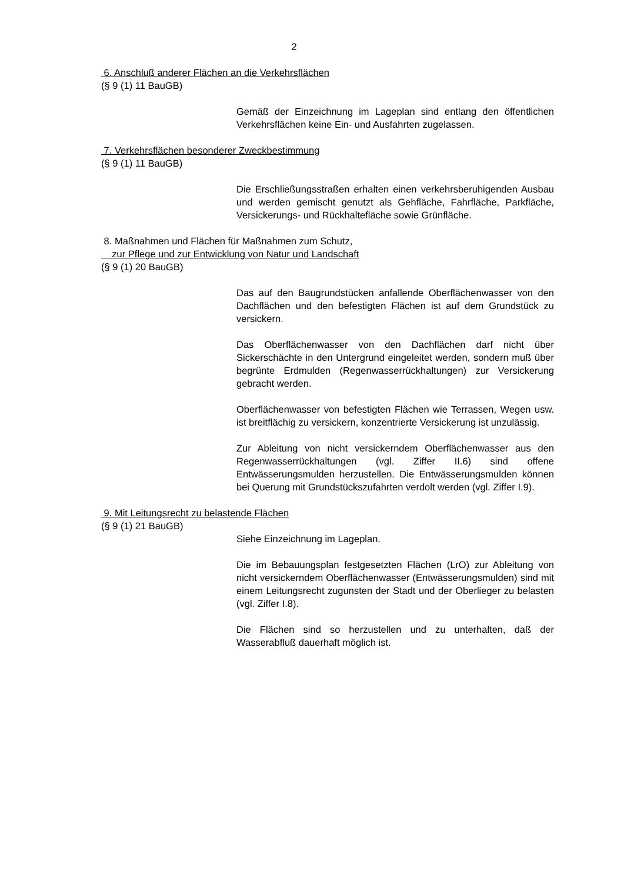2
6. Anschluß anderer Flächen an die Verkehrsflächen
(§ 9 (1) 11 BauGB)
Gemäß der Einzeichnung im Lageplan sind entlang den öffentlichen Verkehrsflächen keine Ein- und Ausfahrten zugelassen.
7. Verkehrsflächen besonderer Zweckbestimmung
(§ 9 (1) 11 BauGB)
Die Erschließungsstraßen erhalten einen verkehrsberuhigenden Ausbau und werden gemischt genutzt als Gehfläche, Fahrfläche, Parkfläche, Versickerungs- und Rückhaltefläche sowie Grünfläche.
8. Maßnahmen und Flächen für Maßnahmen zum Schutz,
zur Pflege und zur Entwicklung von Natur und Landschaft
(§ 9 (1) 20 BauGB)
Das auf den Baugrundstücken anfallende Oberflächenwasser von den Dachflächen und den befestigten Flächen ist auf dem Grundstück zu versickern.
Das Oberflächenwasser von den Dachflächen darf nicht über Sickerschächte in den Untergrund eingeleitet werden, sondern muß über begrünte Erdmulden (Regenwasserrückhaltungen) zur Versickerung gebracht werden.
Oberflächenwasser von befestigten Flächen wie Terrassen, Wegen usw. ist breitflächig zu versickern, konzentrierte Versickerung ist unzulässig.
Zur Ableitung von nicht versickerndem Oberflächenwasser aus den Regenwasserrückhaltungen (vgl. Ziffer II.6) sind offene Entwässerungsmulden herzustellen. Die Entwässerungsmulden können bei Querung mit Grundstückszufahrten verdolt werden (vgl. Ziffer I.9).
9. Mit Leitungsrecht zu belastende Flächen
(§ 9 (1) 21 BauGB)
Siehe Einzeichnung im Lageplan.
Die im Bebauungsplan festgesetzten Flächen (LrO) zur Ableitung von nicht versickerndem Oberflächenwasser (Entwässerungsmulden) sind mit einem Leitungsrecht zugunsten der Stadt und der Oberlieger zu belasten (vgl. Ziffer I.8).
Die Flächen sind so herzustellen und zu unterhalten, daß der Wasserabfluß dauerhaft möglich ist.